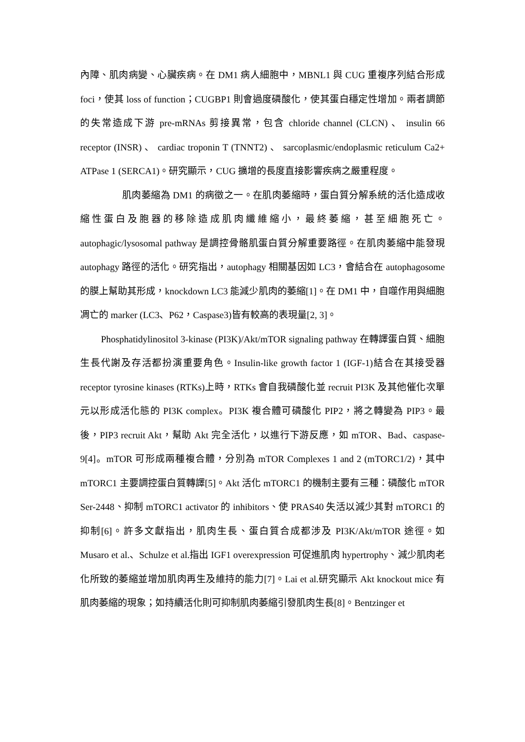內障、肌肉病變、心臟疾病。在 DM1 病人細胞中，MBNL1 與 CUG 重複序列結合形成 foci，使其 loss of function；CUGBP1 則會過度磷酸化，使其蛋白穩定性增加。兩者調節的失常造成下游 pre-mRNAs 剪接異常，包含 chloride channel (CLCN) 、 insulin 66 receptor (INSR) 、 cardiac troponin T (TNNT2) 、 sarcoplasmic/endoplasmic reticulum Ca2+ ATPase 1 (SERCA1)。研究顯示，CUG 擴增的長度直接影響疾病之嚴重程度。
肌肉萎縮為 DM1 的病徵之一。在肌肉萎縮時，蛋白質分解系統的活化造成收縮性蛋白及胞器的移除造成肌肉纖維縮小，最終萎縮，甚至細胞死亡。autophagic/lysosomal pathway 是調控骨骼肌蛋白質分解重要路徑。在肌肉萎縮中能發現 autophagy 路徑的活化。研究指出，autophagy 相關基因如 LC3，會結合在 autophagosome 的膜上幫助其形成，knockdown LC3 能減少肌肉的萎縮[1]。在 DM1 中，自噬作用與細胞凋亡的 marker (LC3、P62，Caspase3)皆有較高的表現量[2, 3]。
Phosphatidylinositol 3-kinase (PI3K)/Akt/mTOR signaling pathway 在轉譯蛋白質、細胞生長代謝及存活都扮演重要角色。Insulin-like growth factor 1 (IGF-1)結合在其接受器 receptor tyrosine kinases (RTKs)上時，RTKs 會自我磷酸化並 recruit PI3K 及其他催化次單元以形成活化態的 PI3K complex。PI3K 複合體可磷酸化 PIP2，將之轉變為 PIP3。最後，PIP3 recruit Akt，幫助 Akt 完全活化，以進行下游反應，如 mTOR、Bad、caspase-9[4]。mTOR 可形成兩種複合體，分別為 mTOR Complexes 1 and 2 (mTORC1/2)，其中 mTORC1 主要調控蛋白質轉譯[5]。Akt 活化 mTORC1 的機制主要有三種：磷酸化 mTOR Ser-2448、抑制 mTORC1 activator 的 inhibitors、使 PRAS40 失活以減少其對 mTORC1 的抑制[6]。許多文獻指出，肌肉生長、蛋白質合成都涉及 PI3K/Akt/mTOR 途徑。如 Musaro et al.、Schulze et al.指出 IGF1 overexpression 可促進肌肉 hypertrophy、減少肌肉老化所致的萎縮並增加肌肉再生及維持的能力[7]。Lai et al.研究顯示 Akt knockout mice 有肌肉萎縮的現象；如持續活化則可抑制肌肉萎縮引發肌肉生長[8]。Bentzinger et